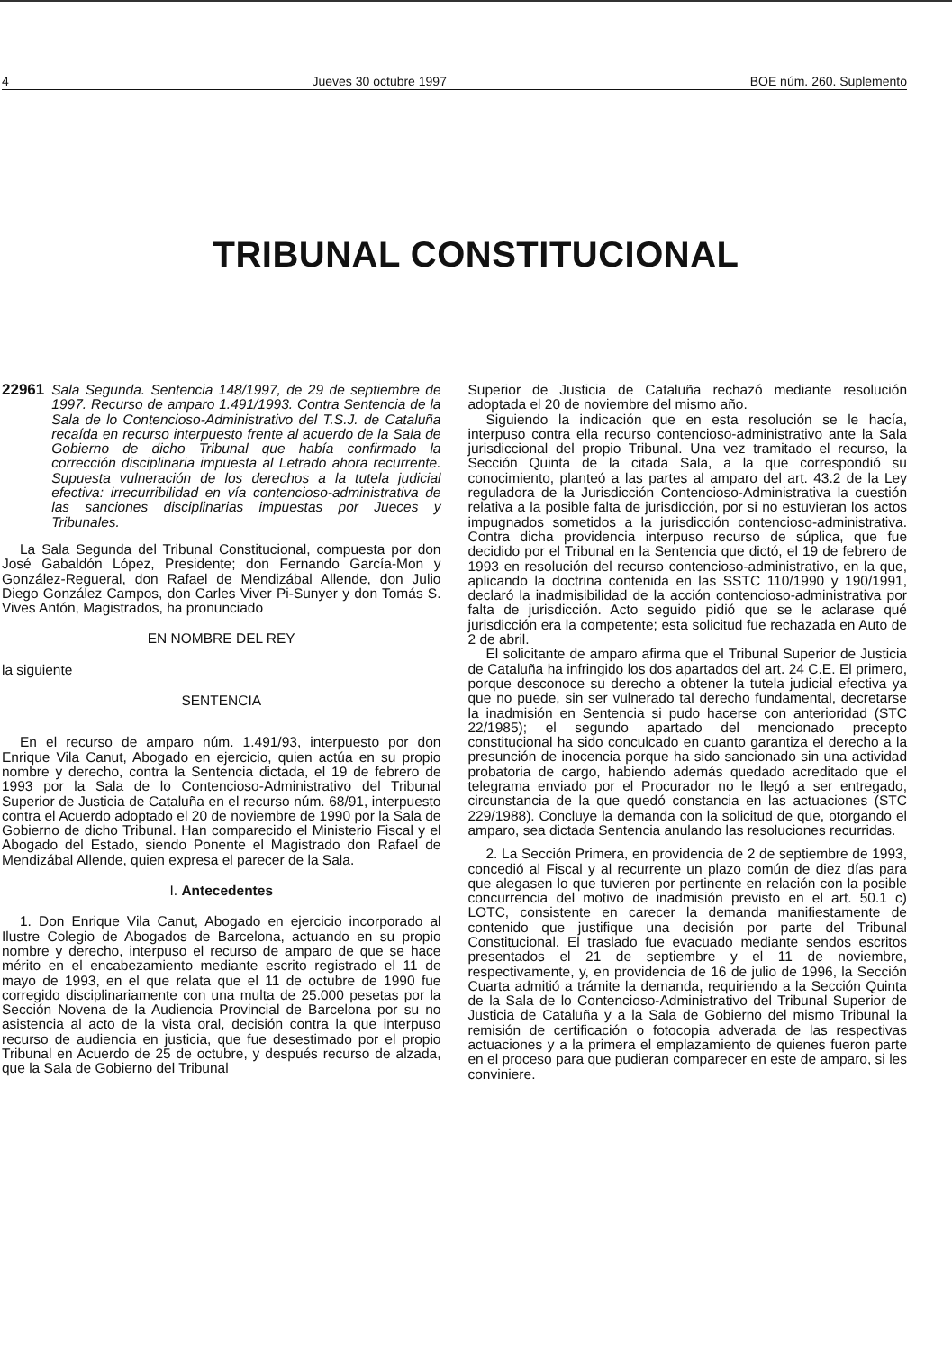4 Jueves 30 octubre 1997 BOE núm. 260. Suplemento
TRIBUNAL CONSTITUCIONAL
22961 Sala Segunda. Sentencia 148/1997, de 29 de septiembre de 1997. Recurso de amparo 1.491/1993. Contra Sentencia de la Sala de lo Contencioso-Administrativo del T.S.J. de Cataluña recaída en recurso interpuesto frente al acuerdo de la Sala de Gobierno de dicho Tribunal que había confirmado la corrección disciplinaria impuesta al Letrado ahora recurrente. Supuesta vulneración de los derechos a la tutela judicial efectiva: irrecurribilidad en vía contencioso-administrativa de las sanciones disciplinarias impuestas por Jueces y Tribunales.
La Sala Segunda del Tribunal Constitucional, compuesta por don José Gabaldón López, Presidente; don Fernando García-Mon y González-Regueral, don Rafael de Mendizábal Allende, don Julio Diego González Campos, don Carles Viver Pi-Sunyer y don Tomás S. Vives Antón, Magistrados, ha pronunciado
EN NOMBRE DEL REY
la siguiente
SENTENCIA
En el recurso de amparo núm. 1.491/93, interpuesto por don Enrique Vila Canut, Abogado en ejercicio, quien actúa en su propio nombre y derecho, contra la Sentencia dictada, el 19 de febrero de 1993 por la Sala de lo Contencioso-Administrativo del Tribunal Superior de Justicia de Cataluña en el recurso núm. 68/91, interpuesto contra el Acuerdo adoptado el 20 de noviembre de 1990 por la Sala de Gobierno de dicho Tribunal. Han comparecido el Ministerio Fiscal y el Abogado del Estado, siendo Ponente el Magistrado don Rafael de Mendizábal Allende, quien expresa el parecer de la Sala.
I. Antecedentes
1. Don Enrique Vila Canut, Abogado en ejercicio incorporado al Ilustre Colegio de Abogados de Barcelona, actuando en su propio nombre y derecho, interpuso el recurso de amparo de que se hace mérito en el encabezamiento mediante escrito registrado el 11 de mayo de 1993, en el que relata que el 11 de octubre de 1990 fue corregido disciplinariamente con una multa de 25.000 pesetas por la Sección Novena de la Audiencia Provincial de Barcelona por su no asistencia al acto de la vista oral, decisión contra la que interpuso recurso de audiencia en justicia, que fue desestimado por el propio Tribunal en Acuerdo de 25 de octubre, y después recurso de alzada, que la Sala de Gobierno del Tribunal
Superior de Justicia de Cataluña rechazó mediante resolución adoptada el 20 de noviembre del mismo año.
Siguiendo la indicación que en esta resolución se le hacía, interpuso contra ella recurso contencioso-administrativo ante la Sala jurisdiccional del propio Tribunal. Una vez tramitado el recurso, la Sección Quinta de la citada Sala, a la que correspondió su conocimiento, planteó a las partes al amparo del art. 43.2 de la Ley reguladora de la Jurisdicción Contencioso-Administrativa la cuestión relativa a la posible falta de jurisdicción, por si no estuvieran los actos impugnados sometidos a la jurisdicción contencioso-administrativa. Contra dicha providencia interpuso recurso de súplica, que fue decidido por el Tribunal en la Sentencia que dictó, el 19 de febrero de 1993 en resolución del recurso contencioso-administrativo, en la que, aplicando la doctrina contenida en las SSTC 110/1990 y 190/1991, declaró la inadmisibilidad de la acción contencioso-administrativa por falta de jurisdicción. Acto seguido pidió que se le aclarase qué jurisdicción era la competente; esta solicitud fue rechazada en Auto de 2 de abril.
El solicitante de amparo afirma que el Tribunal Superior de Justicia de Cataluña ha infringido los dos apartados del art. 24 C.E. El primero, porque desconoce su derecho a obtener la tutela judicial efectiva ya que no puede, sin ser vulnerado tal derecho fundamental, decretarse la inadmisión en Sentencia si pudo hacerse con anterioridad (STC 22/1985); el segundo apartado del mencionado precepto constitucional ha sido conculcado en cuanto garantiza el derecho a la presunción de inocencia porque ha sido sancionado sin una actividad probatoria de cargo, habiendo además quedado acreditado que el telegrama enviado por el Procurador no le llegó a ser entregado, circunstancia de la que quedó constancia en las actuaciones (STC 229/1988). Concluye la demanda con la solicitud de que, otorgando el amparo, sea dictada Sentencia anulando las resoluciones recurridas.
2. La Sección Primera, en providencia de 2 de septiembre de 1993, concedió al Fiscal y al recurrente un plazo común de diez días para que alegasen lo que tuvieren por pertinente en relación con la posible concurrencia del motivo de inadmisión previsto en el art. 50.1 c) LOTC, consistente en carecer la demanda manifiestamente de contenido que justifique una decisión por parte del Tribunal Constitucional. El traslado fue evacuado mediante sendos escritos presentados el 21 de septiembre y el 11 de noviembre, respectivamente, y, en providencia de 16 de julio de 1996, la Sección Cuarta admitió a trámite la demanda, requiriendo a la Sección Quinta de la Sala de lo Contencioso-Administrativo del Tribunal Superior de Justicia de Cataluña y a la Sala de Gobierno del mismo Tribunal la remisión de certificación o fotocopia adverada de las respectivas actuaciones y a la primera el emplazamiento de quienes fueron parte en el proceso para que pudieran comparecer en este de amparo, si les conviniere.